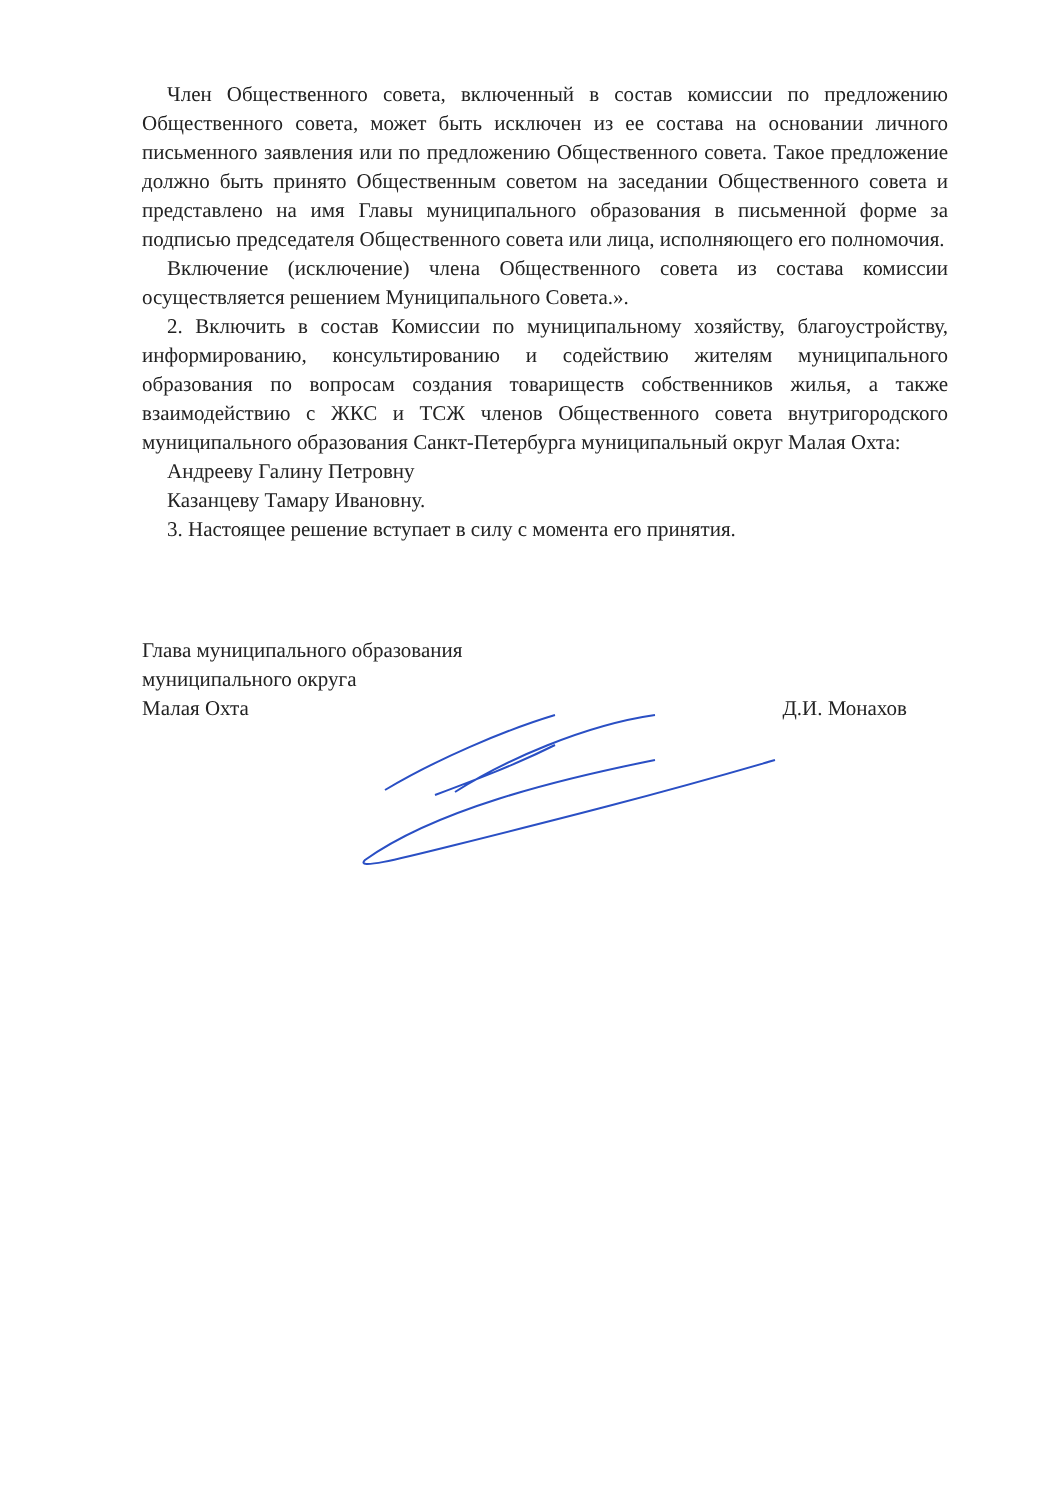Член Общественного совета, включенный в состав комиссии по предложению Общественного совета, может быть исключен из ее состава на основании личного письменного заявления или по предложению Общественного совета. Такое предложение должно быть принято Общественным советом на заседании Общественного совета и представлено на имя Главы муниципального образования в письменной форме за подписью председателя Общественного совета или лица, исполняющего его полномочия.
Включение (исключение) члена Общественного совета из состава комиссии осуществляется решением Муниципального Совета.».
2. Включить в состав Комиссии по муниципальному хозяйству, благоустройству, информированию, консультированию и содействию жителям муниципального образования по вопросам создания товариществ собственников жилья, а также взаимодействию с ЖКС и ТСЖ членов Общественного совета внутригородского муниципального образования Санкт-Петербурга муниципальный округ Малая Охта:
Андрееву Галину Петровну
Казанцеву Тамару Ивановну.
3. Настоящее решение вступает в силу с момента его принятия.
Глава муниципального образования
муниципального округа
Малая Охта
Д.И. Монахов